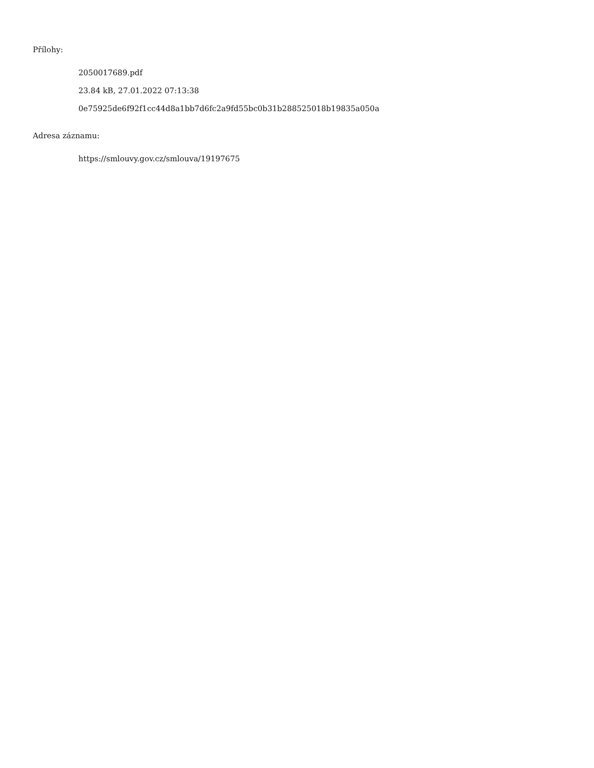Přílohy:
2050017689.pdf
23.84 kB, 27.01.2022 07:13:38
0e75925de6f92f1cc44d8a1bb7d6fc2a9fd55bc0b31b288525018b19835a050a
Adresa záznamu:
https://smlouvy.gov.cz/smlouva/19197675